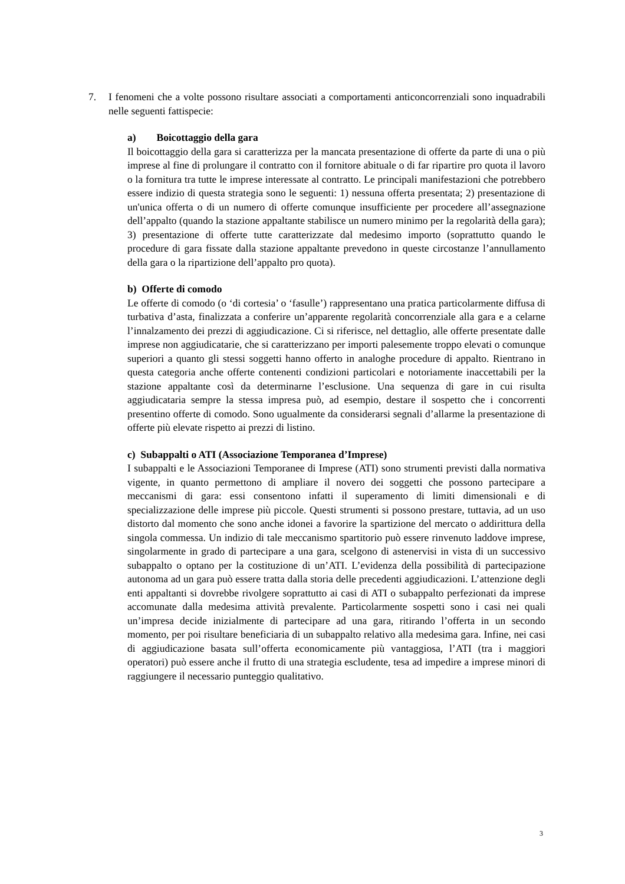7. I fenomeni che a volte possono risultare associati a comportamenti anticoncorrenziali sono inquadrabili nelle seguenti fattispecie:
a) Boicottaggio della gara
Il boicottaggio della gara si caratterizza per la mancata presentazione di offerte da parte di una o più imprese al fine di prolungare il contratto con il fornitore abituale o di far ripartire pro quota il lavoro o la fornitura tra tutte le imprese interessate al contratto. Le principali manifestazioni che potrebbero essere indizio di questa strategia sono le seguenti: 1) nessuna offerta presentata; 2) presentazione di un'unica offerta o di un numero di offerte comunque insufficiente per procedere all’assegnazione dell’appalto (quando la stazione appaltante stabilisce un numero minimo per la regolarità della gara); 3) presentazione di offerte tutte caratterizzate dal medesimo importo (soprattutto quando le procedure di gara fissate dalla stazione appaltante prevedono in queste circostanze l’annullamento della gara o la ripartizione dell’appalto pro quota).
b) Offerte di comodo
Le offerte di comodo (o ‘di cortesia’ o ‘fasulle’) rappresentano una pratica particolarmente diffusa di turbativa d’asta, finalizzata a conferire un’apparente regolarità concorrenziale alla gara e a celarne l’innalzamento dei prezzi di aggiudicazione. Ci si riferisce, nel dettaglio, alle offerte presentate dalle imprese non aggiudicatarie, che si caratterizzano per importi palesemente troppo elevati o comunque superiori a quanto gli stessi soggetti hanno offerto in analoghe procedure di appalto. Rientrano in questa categoria anche offerte contenenti condizioni particolari e notoriamente inaccettabili per la stazione appaltante così da determinarne l’esclusione. Una sequenza di gare in cui risulta aggiudicataria sempre la stessa impresa può, ad esempio, destare il sospetto che i concorrenti presentino offerte di comodo. Sono ugualmente da considerarsi segnali d’allarme la presentazione di offerte più elevate rispetto ai prezzi di listino.
c) Subappalti o ATI (Associazione Temporanea d’Imprese)
I subappalti e le Associazioni Temporanee di Imprese (ATI) sono strumenti previsti dalla normativa vigente, in quanto permettono di ampliare il novero dei soggetti che possono partecipare a meccanismi di gara: essi consentono infatti il superamento di limiti dimensionali e di specializzazione delle imprese più piccole. Questi strumenti si possono prestare, tuttavia, ad un uso distorto dal momento che sono anche idonei a favorire la spartizione del mercato o addirittura della singola commessa. Un indizio di tale meccanismo spartitorio può essere rinvenuto laddove imprese, singolarmente in grado di partecipare a una gara, scelgono di astenervisi in vista di un successivo subappalto o optano per la costituzione di un’ATI. L’evidenza della possibilità di partecipazione autonoma ad un gara può essere tratta dalla storia delle precedenti aggiudicazioni. L’attenzione degli enti appaltanti si dovrebbe rivolgere soprattutto ai casi di ATI o subappalto perfezionati da imprese accomunate dalla medesima attività prevalente. Particolarmente sospetti sono i casi nei quali un’impresa decide inizialmente di partecipare ad una gara, ritirando l’offerta in un secondo momento, per poi risultare beneficiaria di un subappalto relativo alla medesima gara. Infine, nei casi di aggiudicazione basata sull’offerta economicamente più vantaggiosa, l’ATI (tra i maggiori operatori) può essere anche il frutto di una strategia escludente, tesa ad impedire a imprese minori di raggiungere il necessario punteggio qualitativo.
3